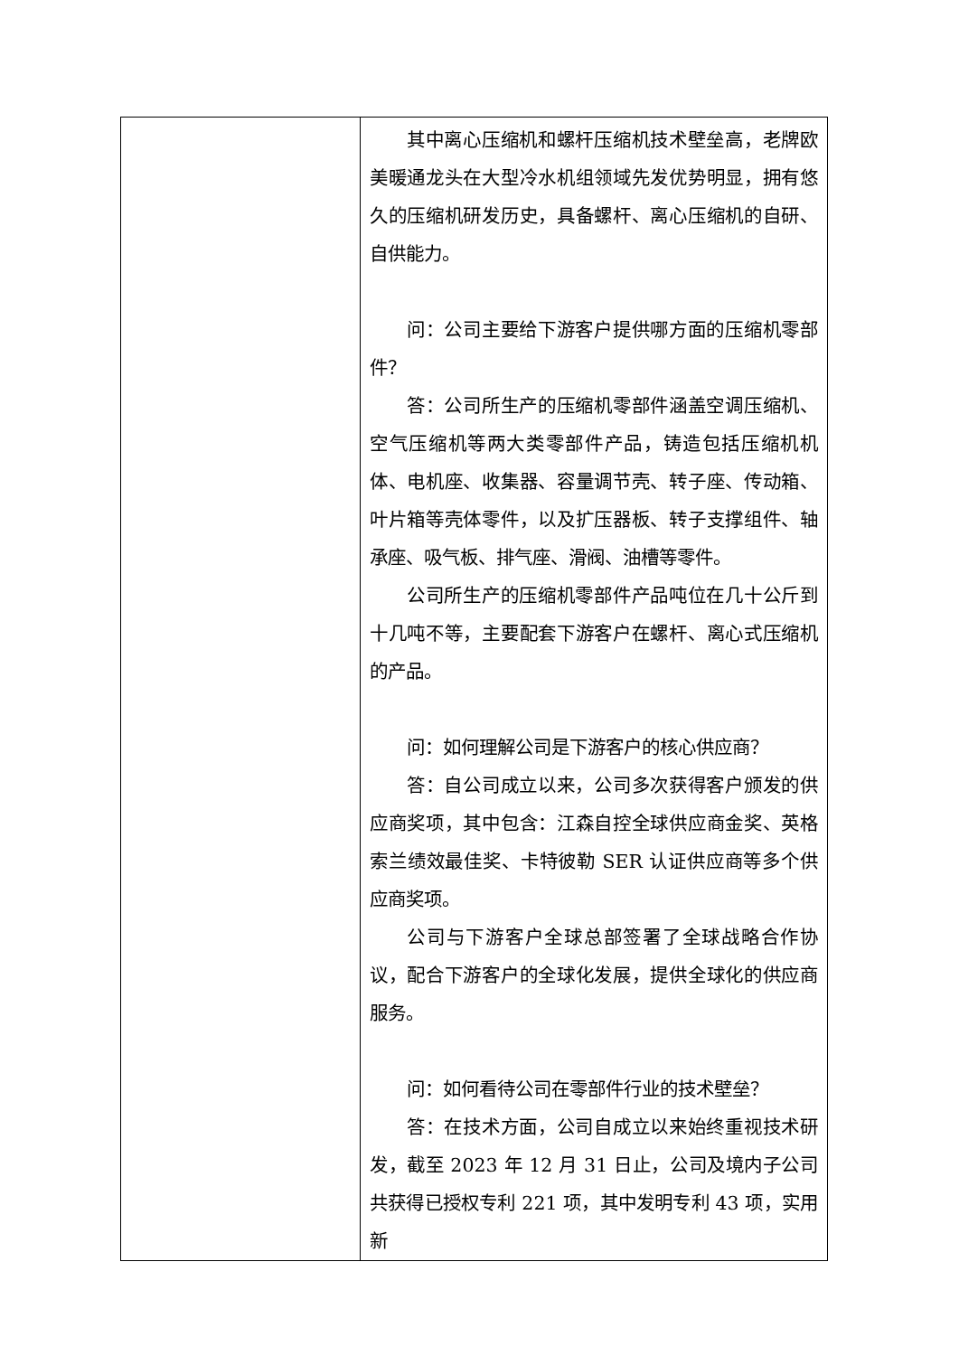| | 其中离心压缩机和螺杆压缩机技术壁垒高，老牌欧美暖通龙头在大型冷水机组领域先发优势明显，拥有悠久的压缩机研发历史，具备螺杆、离心压缩机的自研、自供能力。 问：公司主要给下游客户提供哪方面的压缩机零部件？ 答：公司所生产的压缩机零部件涵盖空调压缩机、空气压缩机等两大类零部件产品，铸造包括压缩机机体、电机座、收集器、容量调节壳、转子座、传动箱、叶片箱等壳体零件，以及扩压器板、转子支撑组件、轴承座、吸气板、排气座、滑阀、油槽等零件。 公司所生产的压缩机零部件产品吨位在几十公斤到十几吨不等，主要配套下游客户在螺杆、离心式压缩机的产品。 问：如何理解公司是下游客户的核心供应商？ 答：自公司成立以来，公司多次获得客户颁发的供应商奖项，其中包含：江森自控全球供应商金奖、英格索兰绩效最佳奖、卡特彼勒 SER 认证供应商等多个供应商奖项。 公司与下游客户全球总部签署了全球战略合作协议，配合下游客户的全球化发展，提供全球化的供应商服务。 问：如何看待公司在零部件行业的技术壁垒？ 答：在技术方面，公司自成立以来始终重视技术研发，截至 2023 年 12 月 31 日止，公司及境内子公司共获得已授权专利 221 项，其中发明专利 43 项，实用新 |